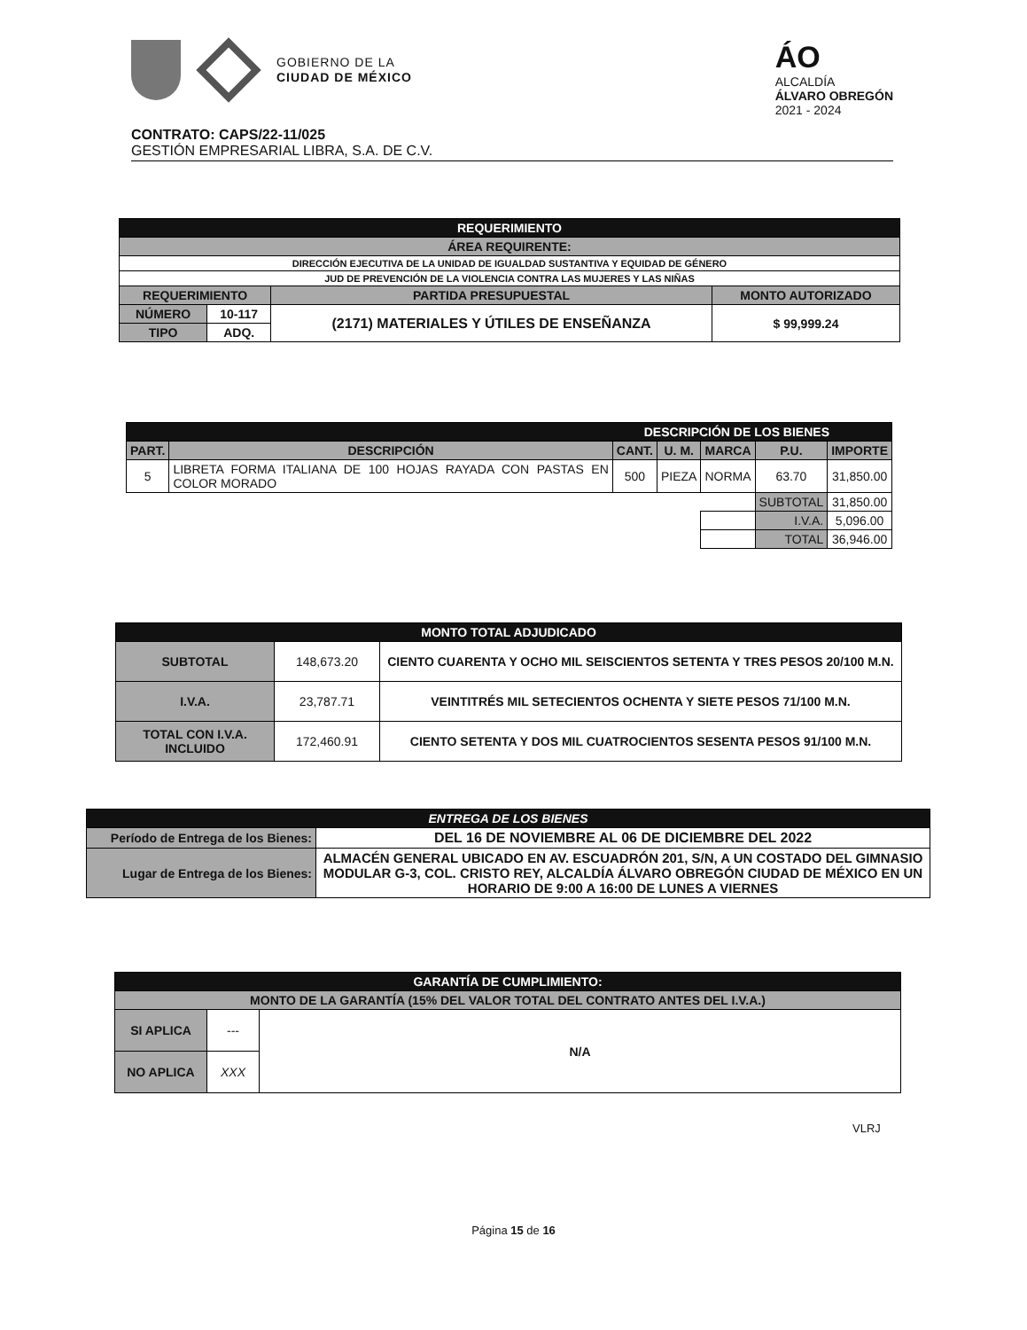GOBIERNO DE LA
CIUDAD DE MÉXICO
ÁO
ALCALDÍA
ÁLVARO OBREGÓN
2021 - 2024
CONTRATO: CAPS/22-11/025
GESTIÓN EMPRESARIAL LIBRA, S.A. DE C.V.
| REQUERIMIENTO | | | |
| ÁREA REQUIRENTE: | | | |
| DIRECCIÓN EJECUTIVA DE LA UNIDAD DE IGUALDAD SUSTANTIVA Y EQUIDAD DE GÉNERO | | | |
| JUD DE PREVENCIÓN DE LA VIOLENCIA CONTRA LAS MUJERES Y LAS NIÑAS | | | |
| REQUERIMIENTO | | PARTIDA PRESUPUESTAL | MONTO AUTORIZADO |
| NÚMERO | 10-117 | (2171) MATERIALES Y ÚTILES DE ENSEÑANZA | $ 99,999.24 |
| TIPO | ADQ. | | |
| DESCRIPCIÓN DE LOS BIENES | | | | | | |
| PART. | DESCRIPCIÓN | CANT. | U. M. | MARCA | P.U. | IMPORTE |
| 5 | LIBRETA FORMA ITALIANA DE 100 HOJAS RAYADA CON PASTAS EN COLOR MORADO | 500 | PIEZA | NORMA | 63.70 | 31,850.00 |
| | | | | | SUBTOTAL | 31,850.00 |
| | | | | | I.V.A. | 5,096.00 |
| | | | | | TOTAL | 36,946.00 |
| MONTO TOTAL ADJUDICADO | | |
| SUBTOTAL | 148,673.20 | CIENTO CUARENTA Y OCHO MIL SEISCIENTOS SETENTA Y TRES PESOS 20/100 M.N. |
| I.V.A. | 23,787.71 | VEINTITRÉS MIL SETECIENTOS OCHENTA Y SIETE PESOS 71/100 M.N. |
| TOTAL CON I.V.A. INCLUIDO | 172,460.91 | CIENTO SETENTA Y DOS MIL CUATROCIENTOS SESENTA PESOS 91/100 M.N. |
| ENTREGA DE LOS BIENES | |
| Período de Entrega de los Bienes: | DEL 16 DE NOVIEMBRE AL 06 DE DICIEMBRE DEL 2022 |
| Lugar de Entrega de los Bienes: | ALMACÉN GENERAL UBICADO EN AV. ESCUADRÓN 201, S/N, A UN COSTADO DEL GIMNASIO MODULAR G-3, COL. CRISTO REY, ALCALDÍA ÁLVARO OBREGÓN CIUDAD DE MÉXICO EN UN HORARIO DE 9:00 A 16:00 DE LUNES A VIERNES |
| GARANTÍA DE CUMPLIMIENTO: | | |
| MONTO DE LA GARANTÍA (15% DEL VALOR TOTAL DEL CONTRATO ANTES DEL I.V.A.) | | |
| SI APLICA | --- | N/A |
| NO APLICA | XXX | |
VLRJ
Página 15 de 16